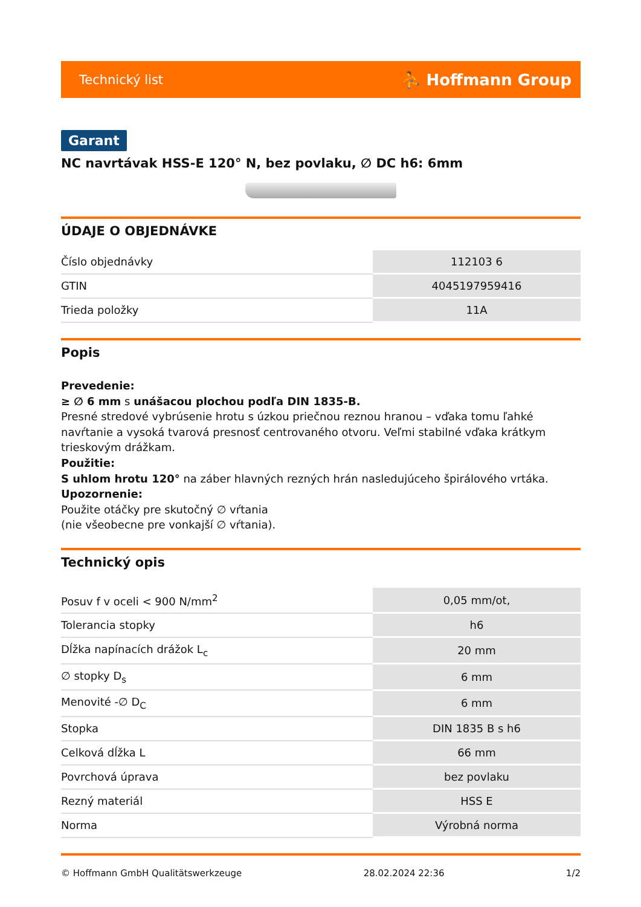Technický list ⛹ Hoffmann Group
Garant
NC navrtávak HSS-E 120° N, bez povlaku, ∅ DC h6: 6mm
ÚDAJE O OBJEDNÁVKE
| Číslo objednávky | 112103 6 |
| GTIN | 4045197959416 |
| Trieda položky | 11A |
Popis
Prevedenie:
≥ ∅ 6 mm s unášacou plochou podľa DIN 1835-B.
Presné stredové vybrúsenie hrotu s úzkou priečnou reznou hranou – vďaka tomu ľahké navŕtanie a vysoká tvarová presnosť centrovaného otvoru. Veľmi stabilné vďaka krátkym trieskovým drážkam.
Použitie:
S uhlom hrotu 120° na záber hlavných rezných hrán nasledujúceho špirálového vrtáka.
Upozornenie:
Použite otáčky pre skutočný ∅ vŕtania
(nie všeobecne pre vonkajší ∅ vŕtania).
Technický opis
| Posuv f v oceli < 900 N/mm<sup>2</sup> | 0,05 mm/ot, |
| Tolerancia stopky | h6 |
| Dĺžka napínacích drážok L<sub>c</sub> | 20 mm |
| ∅ stopky D<sub>s</sub> | 6 mm |
| Menovité -∅ D<sub>C</sub> | 6 mm |
| Stopka | DIN 1835 B s h6 |
| Celková dĺžka L | 66 mm |
| Povrchová úprava | bez povlaku |
| Rezný materiál | HSS E |
| Norma | Výrobná norma |
© Hoffmann GmbH Qualitätswerkzeuge 28.02.2024 22:36 1/2